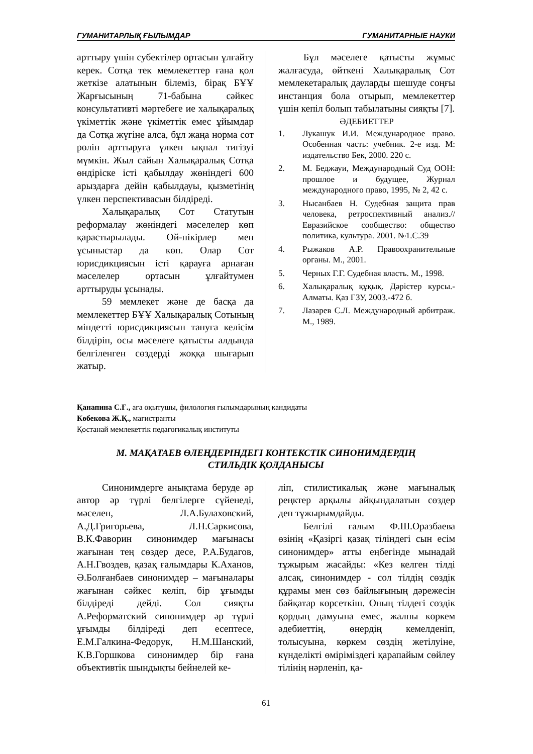ГУМАНИТАРЛЫҚ ҒЫЛЫМДАР ГУМАНИТАРНЫЕ НАУКИ
арттыру үшін субектілер ортасын ұлғайту керек. Сотқа тек мемлекеттер ғана қол жеткізе алатынын білеміз, бірақ БҰҰ Жарғысының 71-бабына сәйкес консультативті мәртебеге ие халықаралық үкіметтік және үкіметтік емес ұйымдар да Сотқа жүгіне алса, бұл жаңа норма сот рөлін арттыруға үлкен ықпал тигізуі мүмкін. Жыл сайын Халықаралық Сотқа өндіріске істі қабылдау жөніндегі 600 арыздарға дейін қабылдауы, қызметінің үлкен перспективасын білдіреді.
Халықаралық Сот Статутын реформалау жөніндегі мәселелер көп қарастырылады. Ой-пікірлер мен ұсыныстар да көп. Олар Сот юрисдикциясын істі қарауға арнаған мәселелер ортасын ұлғайтумен арттыруды ұсынады.
59 мемлекет және де басқа да мемлекеттер БҰҰ Халықаралық Сотының міндетті юрисдикциясын тануға келісім білдіріп, осы мәселеге қатысты алдында белгіленген сөздерді жоққа шығарып жатыр.
Бұл мәселеге қатысты жұмыс жалғасуда, өйткені Халықаралық Сот мемлекетаралық дауларды шешуде соңғы инстанция бола отырып, мемлекеттер үшін кепіл болып табылатыны сияқты [7].
ӘДЕБИЕТТЕР
1. Лукашук И.И. Международное право. Особенная часть: учебник. 2-е изд. М: издательство Бек, 2000. 220 с.
2. М. Беджауи, Международный Суд ООН: прошлое и будущее, Журнал международного право, 1995, № 2, 42 с.
3. Нысанбаев Н. Судебная защита прав человека, ретроспективный анализ.//Евразийское сообщество: общество политика, культура. 2001. №1.С.39
4. Рыжаков А.Р. Правоохранительные органы. М., 2001.
5. Черных Г.Г. Судебная власть. М., 1998.
6. Халықаралық құқық. Дәрістер курсы.-Алматы. Қаз ГЗУ, 2003.-472 б.
7. Лазарев С.Л. Международный арбитраж. М., 1989.
Қанапина С.Ғ., аға оқытушы, филология ғылымдарының кандидаты
Көбекова Ж.Қ., магистранты
Қостанай мемлекеттік педагогикалық институты
М. МАҚАТАЕВ ӨЛЕҢДЕРІНДЕГІ КОНТЕКСТІК СИНОНИМДЕРДІҢ
СТИЛЬДІК ҚОЛДАНЫСЫ
Синонимдерге анықтама беруде әр автор әр түрлі белгілерге сүйенеді, мәселен, Л.А.Булаховский, А.Д.Григорьева, Л.Н.Саркисова, В.К.Фаворин синонимдер мағынасы жағынан тең сөздер десе, Р.А.Будагов, А.Н.Гвоздев, қазақ ғалымдары К.Аханов, Ә.Болғанбаев синонимдер – мағыналары жағынан сәйкес келіп, бір ұғымды білдіреді дейді. Сол сияқты А.Реформатский синонимдер әр түрлі ұғымды білдіреді деп есептесе, Е.М.Галкина-Федорук, Н.М.Шанский, К.В.Горшкова синонимдер бір ғана объективтік шындықты бейнелей ке-
ліп, стилистикалық және мағыналық реңктер арқылы айқындалатын сөздер деп тұжырымдайды.
Белгілі ғалым Ф.Ш.Оразбаева өзінің «Қазіргі қазақ тіліндегі сын есім синонимдер» атты еңбегінде мынадай тұжырым жасайды: «Кез келген тілді алсақ, синонимдер - сол тілдің сөздік құрамы мен сөз байлығының дәрежесін байқатар көрсеткіш. Оның тілдегі сөздік қордың дамуына емес, жалпы көркем әдебиеттің, өнердің кемелденіп, толысуына, көркем сөздің жетілуіне, күнделікті өміріміздегі қарапайым сөйлеу тілінің нәрленіп, қа-
61